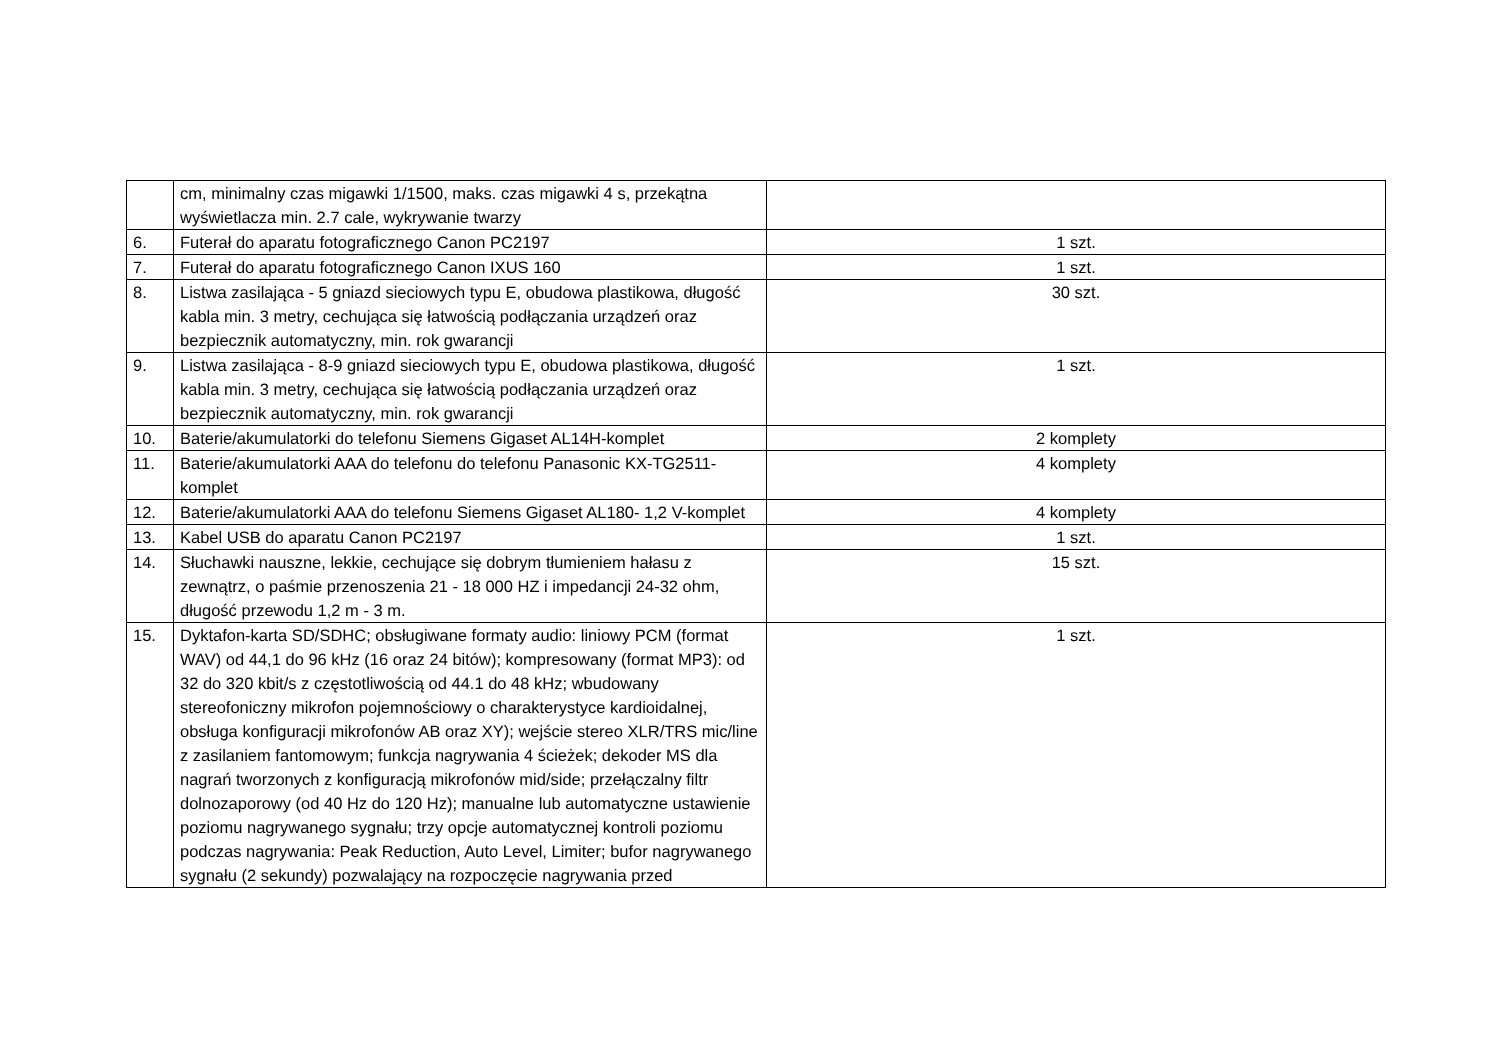| | cm, minimalny czas migawki 1/1500, maks. czas migawki 4 s, przekątna wyświetlacza min. 2.7 cale, wykrywanie twarzy | |
| 6. | Futerał do aparatu fotograficznego Canon PC2197 | 1 szt. |
| 7. | Futerał do aparatu fotograficznego Canon IXUS 160 | 1 szt. |
| 8. | Listwa zasilająca - 5 gniazd sieciowych typu E, obudowa plastikowa, długość kabla min. 3 metry, cechująca się łatwością podłączania urządzeń oraz bezpiecznik automatyczny, min. rok gwarancji | 30 szt. |
| 9. | Listwa zasilająca - 8-9 gniazd sieciowych typu E, obudowa plastikowa, długość kabla min. 3 metry, cechująca się łatwością podłączania urządzeń oraz bezpiecznik automatyczny, min. rok gwarancji | 1 szt. |
| 10. | Baterie/akumulatorki do telefonu Siemens Gigaset AL14H-komplet | 2 komplety |
| 11. | Baterie/akumulatorki AAA do telefonu do telefonu Panasonic KX-TG2511-komplet | 4 komplety |
| 12. | Baterie/akumulatorki AAA do telefonu Siemens Gigaset AL180- 1,2 V-komplet | 4 komplety |
| 13. | Kabel USB do aparatu Canon PC2197 | 1 szt. |
| 14. | Słuchawki nauszne, lekkie, cechujące się dobrym tłumieniem hałasu z zewnątrz, o paśmie przenoszenia 21 - 18 000 HZ i impedancji 24-32 ohm, długość przewodu 1,2 m - 3 m. | 15 szt. |
| 15. | Dyktafon-karta SD/SDHC; obsługiwane formaty audio: liniowy PCM (format WAV) od 44,1 do 96 kHz (16 oraz 24 bitów); kompresowany (format MP3): od 32 do 320 kbit/s z częstotliwością od 44.1 do 48 kHz; wbudowany stereofoniczny mikrofon pojemnościowy o charakterystyce kardioidalnej, obsługa konfiguracji mikrofonów AB oraz XY); wejście stereo XLR/TRS mic/line z zasilaniem fantomowym; funkcja nagrywania 4 ścieżek; dekoder MS dla nagrań tworzonych z konfiguracją mikrofonów mid/side; przełączalny filtr dolnozaporowy (od 40 Hz do 120 Hz); manualne lub automatyczne ustawienie poziomu nagrywanego sygnału; trzy opcje automatycznej kontroli poziomu podczas nagrywania: Peak Reduction, Auto Level, Limiter; bufor nagrywanego sygnału (2 sekundy) pozwalający na rozpoczęcie nagrywania przed | 1 szt. |